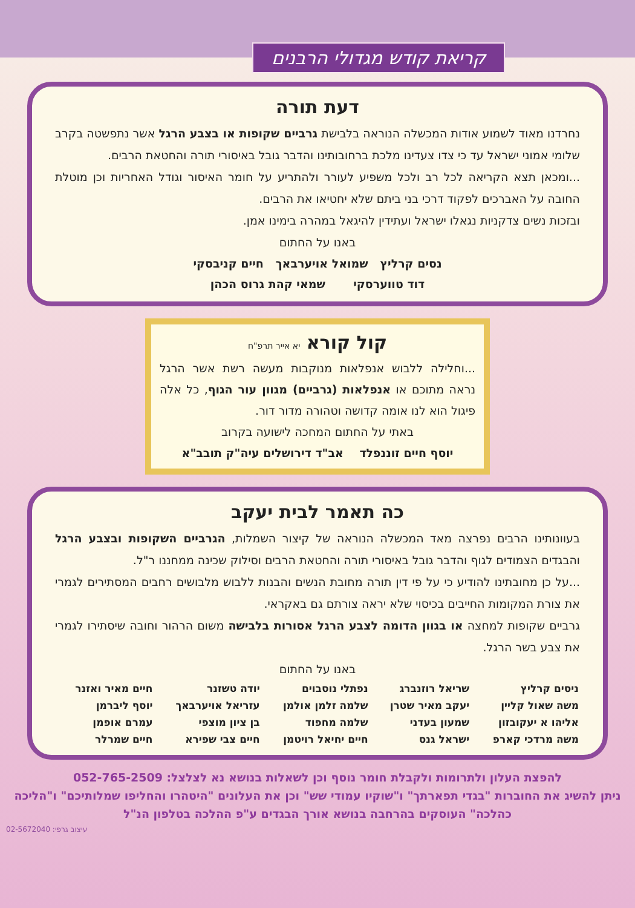קריאת קודש מגדולי הרבנים
דעת תורה
נחרדנו מאוד לשמוע אודות המכשלה הנוראה בלבישת גרביים שקופות או בצבע הרגל אשר נתפשטה בקרב שלומי אמוני ישראל עד כי צדו צעדינו מלכת ברחובותינו והדבר גובל באיסורי תורה והחטאת הרבים.
...ומכאן תצא הקריאה לכל רב ולכל משפיע לעורר ולהתריע על חומר האיסור וגודל האחריות וכן מוטלת החובה על האברכים לפקוד דרכי בני ביתם שלא יחטיאו את הרבים.
ובזכות נשים צדקניות נגאלו ישראל ועתידין להיגאל במהרה בימינו אמן.
באנו על החתום
נסים קרליץ שמואל אויערבאך חיים קניבסקי
דוד טווערסקי שמאי קהת גרוס הכהן
קול קורא יא אייר תרפ"ח
...וחלילה ללבוש אנפלאות מנוקבות מעשה רשת אשר הרגל נראה מתוכם או אנפלאות (גרביים) מגוון עור הגוף, כל אלה פיגול הוא לנו אומה קדושה וטהורה מדור דור.
באתי על החתום המחכה לישועה בקרוב
יוסף חיים זוננפלד אב"ד דירושלים עיה"ק תובב"א
כה תאמר לבית יעקב
בעוונותינו הרבים נפרצה מאד המכשלה הנוראה של קיצור השמלות, הגרביים השקופות ובצבע הרגל והבגדים הצמודים לגוף והדבר גובל באיסורי תורה והחטאת הרבים וסילוק שכינה ממחננו ר"ל.
...על כן מחובתינו להודיע כי על פי דין תורה מחובת הנשים והבנות ללבוש מלבושים רחבים המסתירים לגמרי את צורת המקומות החייבים בכיסוי שלא יראה צורתם גם באקראי.
גרביים שקופות למחצה או בגוון הדומה לצבע הרגל אסורות בלבישה משום הרהור וחובה שיסתירו לגמרי את צבע בשר הרגל.
באנו על החתום
| ניסים קרליץ | שריאל רוזנברג | נפתלי נוסבוים | יודה טשזנר | חיים מאיר ואזנר |
| משה שאול קליין | יעקב מאיר שטרן | שלמה זלמן אולמן | עזריאל אויערבאך | יוסף ליברמן |
| אליהו א יעקובזון | שמעון בעדני | שלמה מחפוד | בן ציון מוצפי | עמרם אופמן |
| משה מרדכי קארפ | ישראל גנס | חיים יחיאל רויטמן | חיים צבי שפירא | חיים שמרלר |
להפצת העלון ולתרומות ולקבלת חומר נוסף וכן לשאלות בנושא נא לצלצל: 052-765-2509
ניתן להשיג את החוברות "בגדי תפארתך" ו"שוקיו עמודי שש" וכן את העלונים "היטהרו והחליפו שמלותיכם" ו"הליכה כהלכה" העוסקים בהרחבה בנושא אורך הבגדים ע"פ ההלכה בטלפון הנ"ל
עיצוב גרפי: 02-5672040